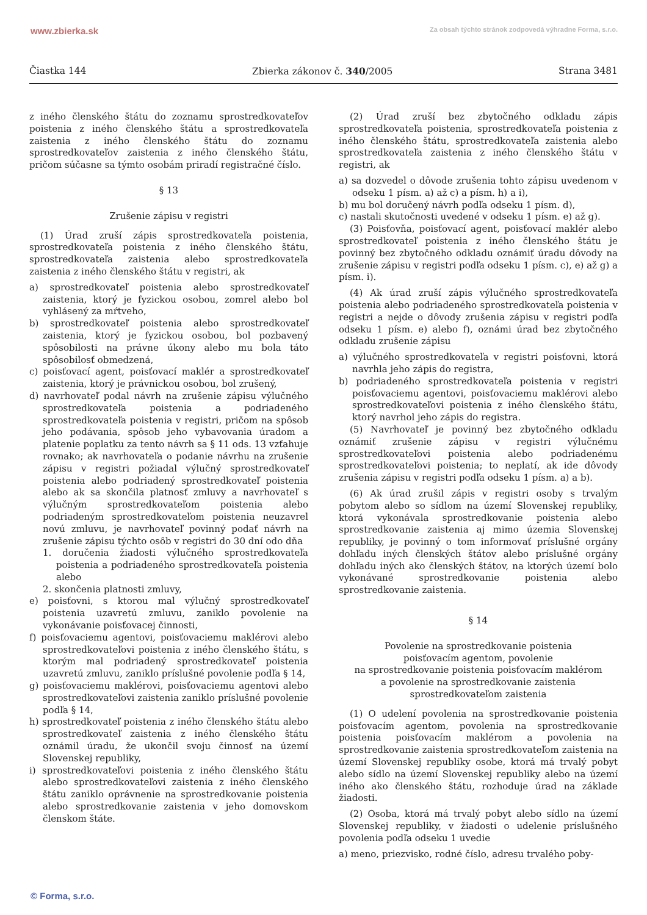www.zbierka.sk Za obsah týchto stránok zodpovedá výhradne Forma, s.r.o.
Čiastka 144 Zbierka zákonov č. 340/2005 Strana 3481
z iného členského štátu do zoznamu sprostredkovateľov poistenia z iného členského štátu a sprostredkovateľa zaistenia z iného členského štátu do zoznamu sprostredkovateľov zaistenia z iného členského štátu, pričom súčasne sa týmto osobám priradí registračné číslo.
§ 13
Zrušenie zápisu v registri
(1) Úrad zruší zápis sprostredkovateľa poistenia, sprostredkovateľa poistenia z iného členského štátu, sprostredkovateľa zaistenia alebo sprostredkovateľa zaistenia z iného členského štátu v registri, ak
a) sprostredkovateľ poistenia alebo sprostredkovateľ zaistenia, ktorý je fyzickou osobou, zomrel alebo bol vyhlásený za mŕtveho,
b) sprostredkovateľ poistenia alebo sprostredkovateľ zaistenia, ktorý je fyzickou osobou, bol pozbavený spôsobilosti na právne úkony alebo mu bola táto spôsobilosť obmedzená,
c) poisťovací agent, poisťovací maklér a sprostredkovateľ zaistenia, ktorý je právnickou osobou, bol zrušený,
d) navrhovateľ podal návrh na zrušenie zápisu výlučného sprostredkovateľa poistenia a podriadeného sprostredkovateľa poistenia v registri, pričom na spôsob jeho podávania, spôsob jeho vybavovania úradom a platenie poplatku za tento návrh sa § 11 ods. 13 vzťahuje rovnako; ak navrhovateľa o podanie návrhu na zrušenie zápisu v registri požiadal výlučný sprostredkovateľ poistenia alebo podriadený sprostredkovateľ poistenia alebo ak sa skončila platnosť zmluvy a navrhovateľ s výlučným sprostredkovateľom poistenia alebo podriadeným sprostredkovateľom poistenia neuzavrel novú zmluvu, je navrhovateľ povinný podať návrh na zrušenie zápisu týchto osôb v registri do 30 dní odo dňa
1. doručenia žiadosti výlučného sprostredkovateľa poistenia a podriadeného sprostredkovateľa poistenia alebo
2. skončenia platnosti zmluvy,
e) poisťovni, s ktorou mal výlučný sprostredkovateľ poistenia uzavretú zmluvu, zaniklo povolenie na vykonávanie poisťovacej činnosti,
f) poisťovaciemu agentovi, poisťovaciemu maklérovi alebo sprostredkovateľovi poistenia z iného členského štátu, s ktorým mal podriadený sprostredkovateľ poistenia uzavretú zmluvu, zaniklo príslušné povolenie podľa § 14,
g) poisťovaciemu maklérovi, poisťovaciemu agentovi alebo sprostredkovateľovi zaistenia zaniklo príslušné povolenie podľa § 14,
h) sprostredkovateľ poistenia z iného členského štátu alebo sprostredkovateľ zaistenia z iného členského štátu oznámil úradu, že ukončil svoju činnosť na území Slovenskej republiky,
i) sprostredkovateľovi poistenia z iného členského štátu alebo sprostredkovateľovi zaistenia z iného členského štátu zaniklo oprávnenie na sprostredkovanie poistenia alebo sprostredkovanie zaistenia v jeho domovskom členskom štáte.
(2) Úrad zruší bez zbytočného odkladu zápis sprostredkovateľa poistenia, sprostredkovateľa poistenia z iného členského štátu, sprostredkovateľa zaistenia alebo sprostredkovateľa zaistenia z iného členského štátu v registri, ak
a) sa dozvedel o dôvode zrušenia tohto zápisu uvedenom v odseku 1 písm. a) až c) a písm. h) a i),
b) mu bol doručený návrh podľa odseku 1 písm. d),
c) nastali skutočnosti uvedené v odseku 1 písm. e) až g).
(3) Poisťovňa, poisťovací agent, poisťovací maklér alebo sprostredkovateľ poistenia z iného členského štátu je povinný bez zbytočného odkladu oznámiť úradu dôvody na zrušenie zápisu v registri podľa odseku 1 písm. c), e) až g) a písm. i).
(4) Ak úrad zruší zápis výlučného sprostredkovateľa poistenia alebo podriadeného sprostredkovateľa poistenia v registri a nejde o dôvody zrušenia zápisu v registri podľa odseku 1 písm. e) alebo f), oznámi úrad bez zbytočného odkladu zrušenie zápisu
a) výlučného sprostredkovateľa v registri poisťovni, ktorá navrhla jeho zápis do registra,
b) podriadeného sprostredkovateľa poistenia v registri poisťovaciemu agentovi, poisťovaciemu maklérovi alebo sprostredkovateľovi poistenia z iného členského štátu, ktorý navrhol jeho zápis do registra.
(5) Navrhovateľ je povinný bez zbytočného odkladu oznámiť zrušenie zápisu v registri výlučnému sprostredkovateľovi poistenia alebo podriadenému sprostredkovateľovi poistenia; to neplatí, ak ide dôvody zrušenia zápisu v registri podľa odseku 1 písm. a) a b).
(6) Ak úrad zrušil zápis v registri osoby s trvalým pobytom alebo so sídlom na území Slovenskej republiky, ktorá vykonávala sprostredkovanie poistenia alebo sprostredkovanie zaistenia aj mimo územia Slovenskej republiky, je povinný o tom informovať príslušné orgány dohľadu iných členských štátov alebo príslušné orgány dohľadu iných ako členských štátov, na ktorých území bolo vykonávané sprostredkovanie poistenia alebo sprostredkovanie zaistenia.
§ 14
Povolenie na sprostredkovanie poistenia
poisťovacím agentom, povolenie
na sprostredkovanie poistenia poisťovacím maklérom
a povolenie na sprostredkovanie zaistenia
sprostredkovateľom zaistenia
(1) O udelení povolenia na sprostredkovanie poistenia poisťovacím agentom, povolenia na sprostredkovanie poistenia poisťovacím maklérom a povolenia na sprostredkovanie zaistenia sprostredkovateľom zaistenia na území Slovenskej republiky osobe, ktorá má trvalý pobyt alebo sídlo na území Slovenskej republiky alebo na území iného ako členského štátu, rozhoduje úrad na základe žiadosti.
(2) Osoba, ktorá má trvalý pobyt alebo sídlo na území Slovenskej republiky, v žiadosti o udelenie príslušného povolenia podľa odseku 1 uvedie
a) meno, priezvisko, rodné číslo, adresu trvalého poby-
© Forma, s.r.o.